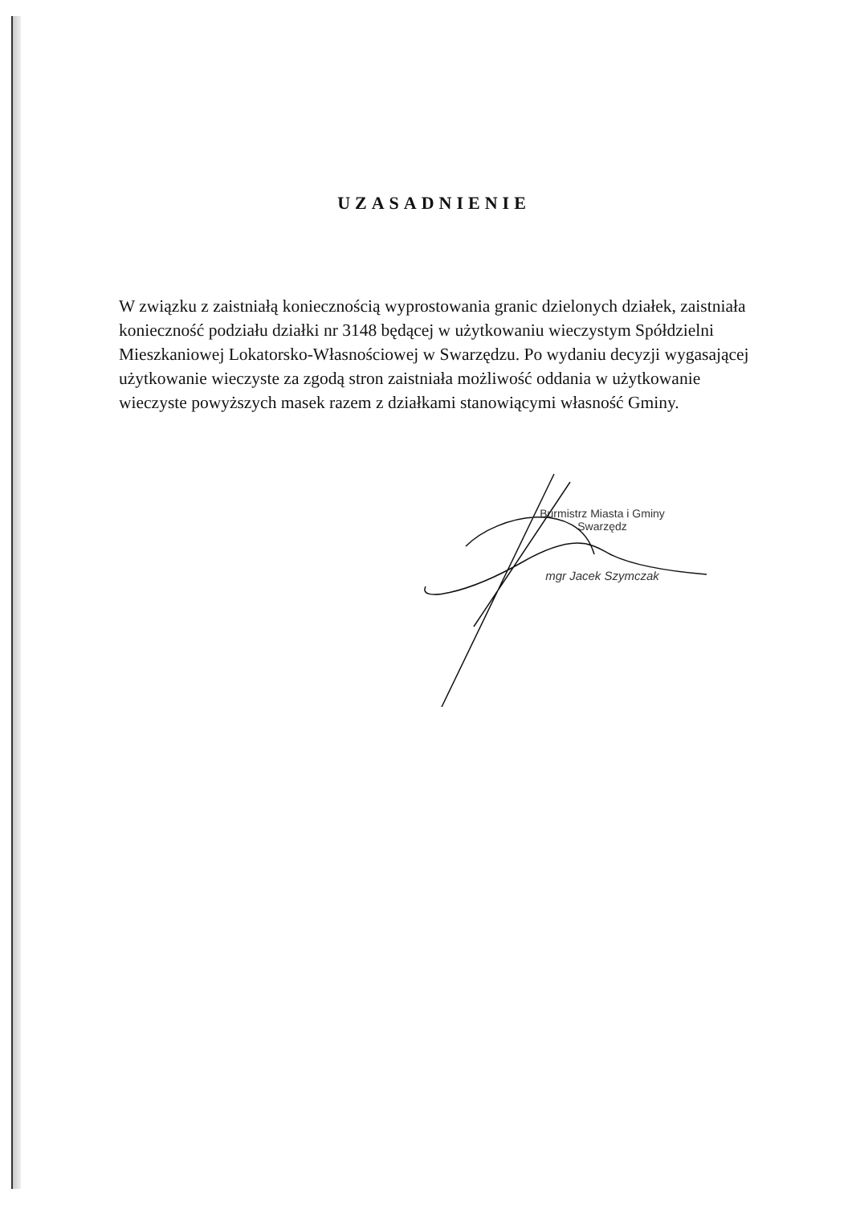UZASADNIENIE
W związku z zaistniałą koniecznością wyprostowania granic dzielonych działek, zaistniała konieczność podziału działki nr 3148 będącej w użytkowaniu wieczystym Spółdzielni Mieszkaniowej Lokatorsko-Własnościowej w Swarzędzu. Po wydaniu decyzji wygasającej użytkowanie wieczyste za zgodą stron zaistniała możliwość oddania w użytkowanie wieczyste powyższych masek razem z działkami stanowiącymi własność Gminy.
Burmistrz Miasta i Gminy
Swarzędz
mgr Jacek Szymczak